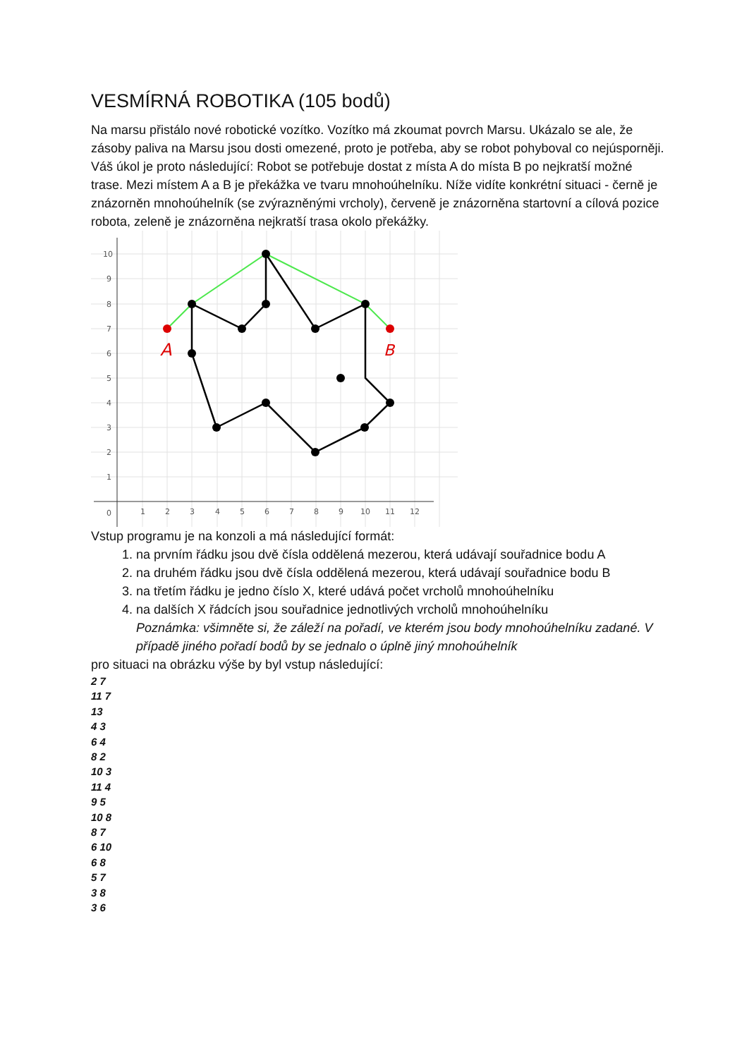VESMÍRNÁ ROBOTIKA (105 bodů)
Na marsu přistálo nové robotické vozítko. Vozítko má zkoumat povrch Marsu. Ukázalo se ale, že zásoby paliva na Marsu jsou dosti omezené, proto je potřeba, aby se robot pohyboval co nejúsporněji.
Váš úkol je proto následující: Robot se potřebuje dostat z místa A do místa B po nejkratší možné trase. Mezi místem A a B je překážka ve tvaru mnohoúhelníku. Níže vidíte konkrétní situaci - černě je znázorněn mnohoúhelník (se zvýrazněnými vrcholy), červeně je znázorněna startovní a cílová pozice robota, zeleně je znázorněna nejkratší trasa okolo překážky.
A
B
10
9
8
7
6
5
4
3
2
1
0
1
2
3
4
5
6
7
8
9
10
11
12
Vstup programu je na konzoli a má následující formát:
1. na prvním řádku jsou dvě čísla oddělená mezerou, která udávají souřadnice bodu A
2. na druhém řádku jsou dvě čísla oddělená mezerou, která udávají souřadnice bodu B
3. na třetím řádku je jedno číslo X, které udává počet vrcholů mnohoúhelníku
4. na dalších X řádcích jsou souřadnice jednotlivých vrcholů mnohoúhelníku
Poznámka: všimněte si, že záleží na pořadí, ve kterém jsou body mnohoúhelníku zadané. V případě jiného pořadí bodů by se jednalo o úplně jiný mnohoúhelník
pro situaci na obrázku výše by byl vstup následující:
2 7
11 7
13
4 3
6 4
8 2
10 3
11 4
9 5
10 8
8 7
6 10
6 8
5 7
3 8
3 6